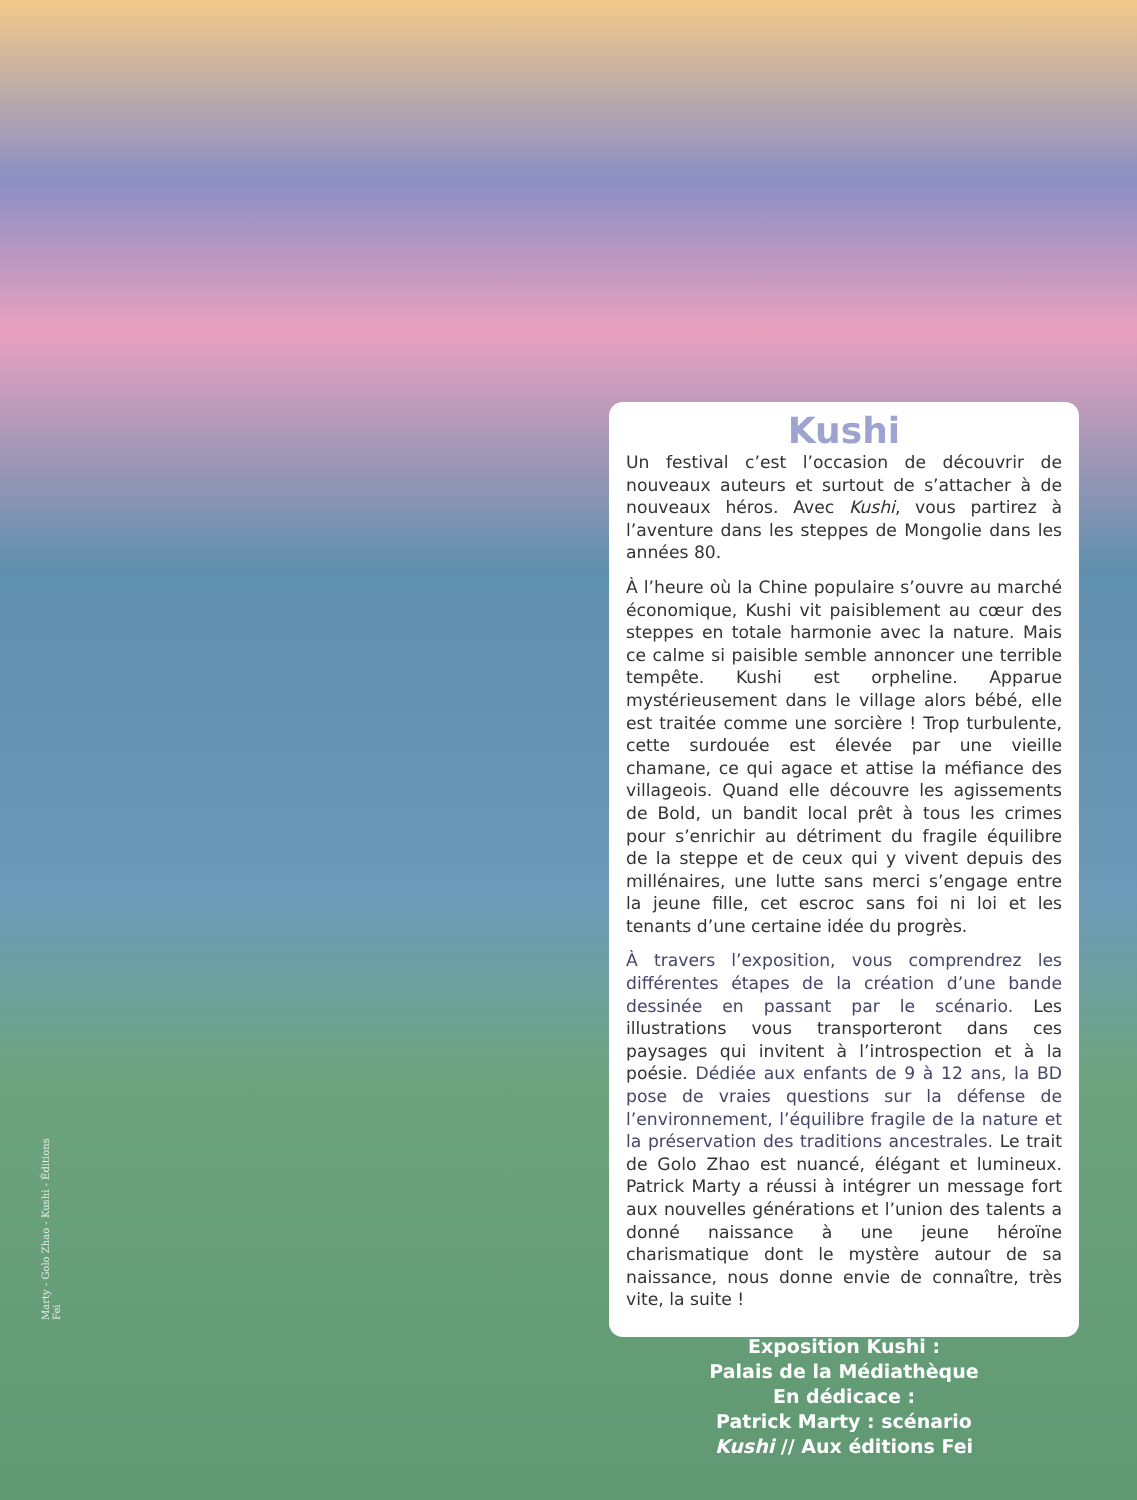Kushi
Un festival c’est l’occasion de découvrir de nouveaux auteurs et surtout de s’attacher à de nouveaux héros. Avec Kushi, vous partirez à l’aventure dans les steppes de Mongolie dans les années 80.
À l’heure où la Chine populaire s’ouvre au marché économique, Kushi vit paisiblement au cœur des steppes en totale harmonie avec la nature. Mais ce calme si paisible semble annoncer une terrible tempête. Kushi est orpheline. Apparue mystérieusement dans le village alors bébé, elle est traitée comme une sorcière ! Trop turbulente, cette surdouée est élevée par une vieille chamane, ce qui agace et attise la méfiance des villageois. Quand elle découvre les agissements de Bold, un bandit local prêt à tous les crimes pour s’enrichir au détriment du fragile équilibre de la steppe et de ceux qui y vivent depuis des millénaires, une lutte sans merci s’engage entre la jeune fille, cet escroc sans foi ni loi et les tenants d’une certaine idée du progrès.
À travers l’exposition, vous comprendrez les différentes étapes de la création d’une bande dessinée en passant par le scénario. Les illustrations vous transporteront dans ces paysages qui invitent à l’introspection et à la poésie. Dédiée aux enfants de 9 à 12 ans, la BD pose de vraies questions sur la défense de l’environnement, l’équilibre fragile de la nature et la préservation des traditions ancestrales. Le trait de Golo Zhao est nuancé, élégant et lumineux. Patrick Marty a réussi à intégrer un message fort aux nouvelles générations et l’union des talents a donné naissance à une jeune héroïne charismatique dont le mystère autour de sa naissance, nous donne envie de connaître, très vite, la suite !
Exposition Kushi :
Palais de la Médiathèque
En dédicace :
Patrick Marty : scénario
Kushi // Aux éditions Fei
Marty - Golo Zhao - Kushi - Éditions Fei